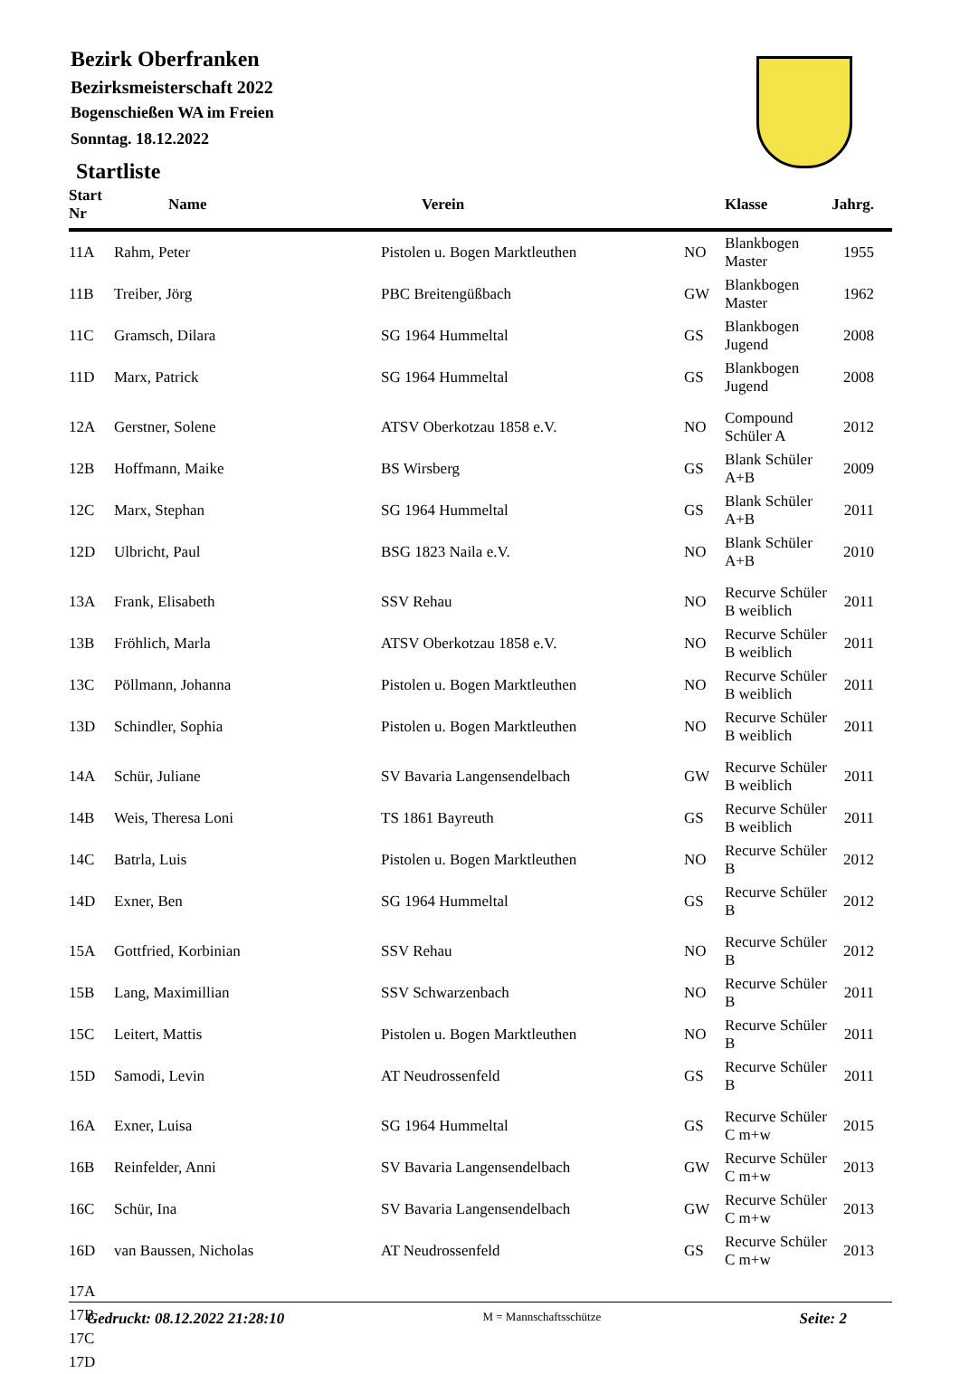Bezirk Oberfranken
Bezirksmeisterschaft 2022
Bogenschießen WA im Freien
Sonntag. 18.12.2022
Startliste
| Start Nr | Name | Verein | | Klasse | Jahrg. |
| --- | --- | --- | --- | --- | --- |
| 11A | Rahm, Peter | Pistolen u. Bogen Marktleuthen | NO | Blankbogen Master | 1955 |
| 11B | Treiber, Jörg | PBC Breitengüßbach | GW | Blankbogen Master | 1962 |
| 11C | Gramsch, Dilara | SG 1964 Hummeltal | GS | Blankbogen Jugend | 2008 |
| 11D | Marx, Patrick | SG 1964 Hummeltal | GS | Blankbogen Jugend | 2008 |
| 12A | Gerstner, Solene | ATSV Oberkotzau 1858 e.V. | NO | Compound Schüler A | 2012 |
| 12B | Hoffmann, Maike | BS Wirsberg | GS | Blank Schüler A+B | 2009 |
| 12C | Marx, Stephan | SG 1964 Hummeltal | GS | Blank Schüler A+B | 2011 |
| 12D | Ulbricht, Paul | BSG 1823 Naila e.V. | NO | Blank Schüler A+B | 2010 |
| 13A | Frank, Elisabeth | SSV Rehau | NO | Recurve Schüler B weiblich | 2011 |
| 13B | Fröhlich, Marla | ATSV Oberkotzau 1858 e.V. | NO | Recurve Schüler B weiblich | 2011 |
| 13C | Pöllmann, Johanna | Pistolen u. Bogen Marktleuthen | NO | Recurve Schüler B weiblich | 2011 |
| 13D | Schindler, Sophia | Pistolen u. Bogen Marktleuthen | NO | Recurve Schüler B weiblich | 2011 |
| 14A | Schür, Juliane | SV Bavaria Langensendelbach | GW | Recurve Schüler B weiblich | 2011 |
| 14B | Weis, Theresa Loni | TS 1861 Bayreuth | GS | Recurve Schüler B weiblich | 2011 |
| 14C | Batrla, Luis | Pistolen u. Bogen Marktleuthen | NO | Recurve Schüler B | 2012 |
| 14D | Exner, Ben | SG 1964 Hummeltal | GS | Recurve Schüler B | 2012 |
| 15A | Gottfried, Korbinian | SSV Rehau | NO | Recurve Schüler B | 2012 |
| 15B | Lang, Maximillian | SSV Schwarzenbach | NO | Recurve Schüler B | 2011 |
| 15C | Leitert, Mattis | Pistolen u. Bogen Marktleuthen | NO | Recurve Schüler B | 2011 |
| 15D | Samodi, Levin | AT Neudrossenfeld | GS | Recurve Schüler B | 2011 |
| 16A | Exner, Luisa | SG 1964 Hummeltal | GS | Recurve Schüler C m+w | 2015 |
| 16B | Reinfelder, Anni | SV Bavaria Langensendelbach | GW | Recurve Schüler C m+w | 2013 |
| 16C | Schür, Ina | SV Bavaria Langensendelbach | GW | Recurve Schüler C m+w | 2013 |
| 16D | van Baussen, Nicholas | AT Neudrossenfeld | GS | Recurve Schüler C m+w | 2013 |
| 17A | | | | | |
| 17B | | | | | |
| 17C | | | | | |
| 17D | | | | | |
Gedruckt: 08.12.2022 21:28:10 M = Mannschaftsschütze Seite: 2